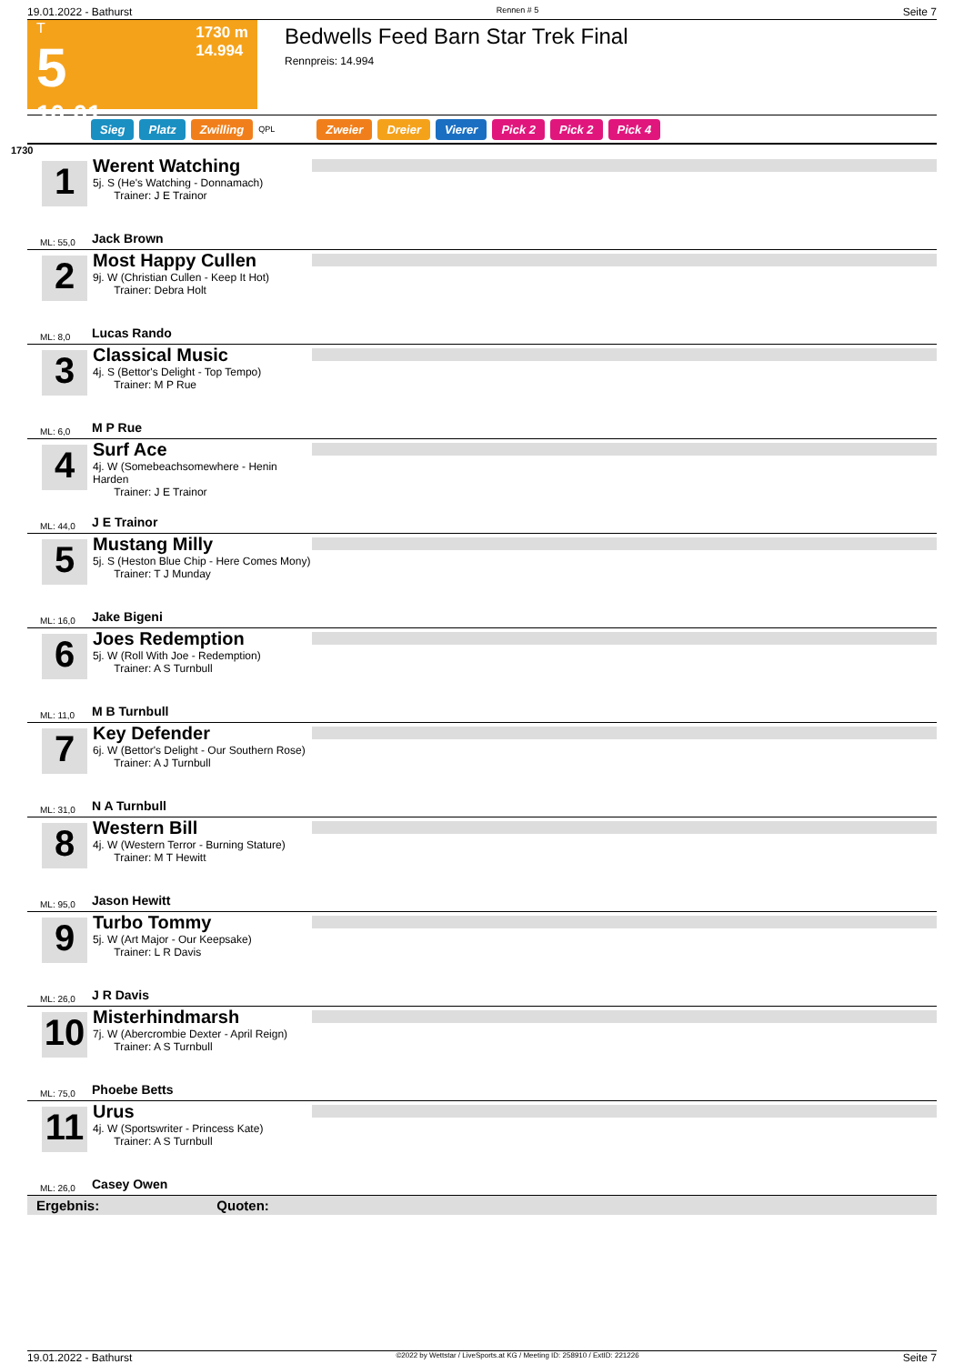19.01.2022 - Bathurst Rennen # 5 Seite 7
T
5
10:01
1730 m
14.994
Bedwells Feed Barn Star Trek Final
Rennpreis: 14.994
Sieg Platz Zwilling QPL Zweier Dreier Vierer Pick 2 Pick 2 Pick 4
1730
1
Werent Watching
5j. S (He's Watching - Donnamach)
Trainer: J E Trainor
Jack Brown
ML: 55,0
2
Most Happy Cullen
9j. W (Christian Cullen - Keep It Hot)
Trainer: Debra Holt
Lucas Rando
ML: 8,0
3
Classical Music
4j. S (Bettor's Delight - Top Tempo)
Trainer: M P Rue
M P Rue
ML: 6,0
4
Surf Ace
4j. W (Somebeachsomewhere - Henin Harden
Trainer: J E Trainor
J E Trainor
ML: 44,0
5
Mustang Milly
5j. S (Heston Blue Chip - Here Comes Mony)
Trainer: T J Munday
Jake Bigeni
ML: 16,0
6
Joes Redemption
5j. W (Roll With Joe - Redemption)
Trainer: A S Turnbull
M B Turnbull
ML: 11,0
7
Key Defender
6j. W (Bettor's Delight - Our Southern Rose)
Trainer: A J Turnbull
N A Turnbull
ML: 31,0
8
Western Bill
4j. W (Western Terror - Burning Stature)
Trainer: M T Hewitt
Jason Hewitt
ML: 95,0
9
Turbo Tommy
5j. W (Art Major - Our Keepsake)
Trainer: L R Davis
J R Davis
ML: 26,0
10
Misterhindmarsh
7j. W (Abercrombie Dexter - April Reign)
Trainer: A S Turnbull
Phoebe Betts
ML: 75,0
11
Urus
4j. W (Sportswriter - Princess Kate)
Trainer: A S Turnbull
Casey Owen
ML: 26,0
Ergebnis: Quoten:
19.01.2022 - Bathurst ©2022 by Wettstar / LiveSports.at KG / Meeting ID: 258910 / ExtID: 221226 Seite 7